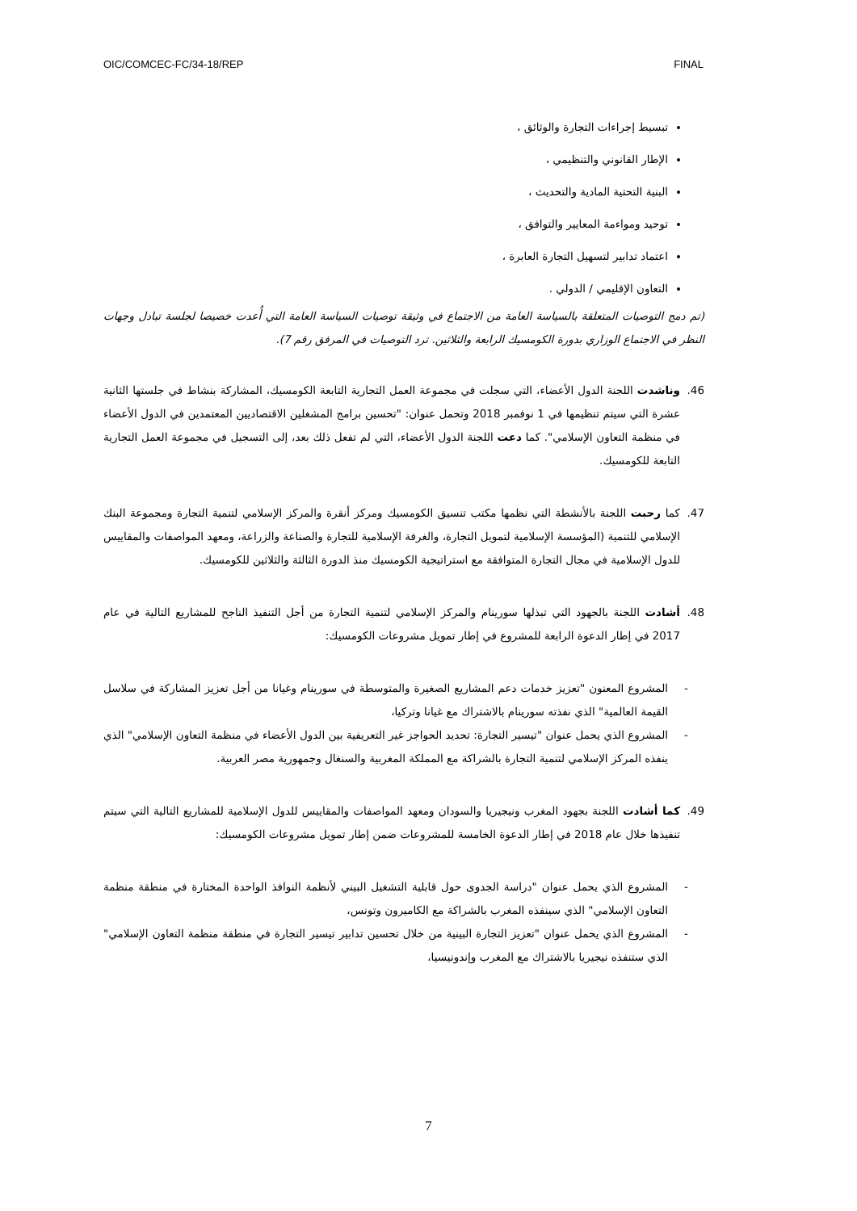OIC/COMCEC-FC/34-18/REP FINAL
تبسيط إجراءات التجارة والوثائق ،
الإطار القانوني والتنظيمي ،
البنية التحتية المادية والتحديث ،
توحيد ومواءمة المعايير والتوافق ،
اعتماد تدابير لتسهيل التجارة العابرة ،
التعاون الإقليمي / الدولي .
(تم دمج التوصيات المتعلقة بالسياسة العامة من الاجتماع في وثيقة توصيات السياسة العامة التي أُعدت خصيصا لجلسة تبادل وجهات النظر في الاجتماع الوزاري بدورة الكومسيك الرابعة والثلاثين. ترد التوصيات في المرفق رقم 7).
46. وناشدت اللجنة الدول الأعضاء، التي سجلت في مجموعة العمل التجارية التابعة الكومسيك، المشاركة بنشاط في جلستها الثانية عشرة التي سيتم تنظيمها في 1 نوفمبر 2018 وتحمل عنوان: "تحسين برامج المشغلين الاقتصاديين المعتمدين في الدول الأعضاء في منظمة التعاون الإسلامي". كما دعت اللجنة الدول الأعضاء، التي لم تفعل ذلك بعد، إلى التسجيل في مجموعة العمل التجارية التابعة للكومسيك.
47. كما رحبت اللجنة بالأنشطة التي نظمها مكتب تنسيق الكومسيك ومركز أنقرة والمركز الإسلامي لتنمية التجارة ومجموعة البنك الإسلامي للتنمية (المؤسسة الإسلامية لتمويل التجارة، والغرفة الإسلامية للتجارة والصناعة والزراعة، ومعهد المواصفات والمقاييس للدول الإسلامية في مجال التجارة المتوافقة مع استراتيجية الكومسيك منذ الدورة الثالثة والثلاثين للكومسيك.
48. أشادت اللجنة بالجهود التي تبذلها سورينام والمركز الإسلامي لتنمية التجارة من أجل التنفيذ الناجح للمشاريع التالية في عام 2017 في إطار الدعوة الرابعة للمشروع في إطار تمويل مشروعات الكومسيك:
- المشروع المعنون "تعزيز خدمات دعم المشاريع الصغيرة والمتوسطة في سورينام وغيانا من أجل تعزيز المشاركة في سلاسل القيمة العالمية" الذي نفذته سورينام بالاشتراك مع غيانا وتركيا،
- المشروع الذي يحمل عنوان "تيسير التجارة: تحديد الحواجز غير التعريفية بين الدول الأعضاء في منظمة التعاون الإسلامي" الذي ينفذه المركز الإسلامي لتنمية التجارة بالشراكة مع المملكة المغربية والسنغال وجمهورية مصر العربية.
49. كما أشادت اللجنة بجهود المغرب ونيجيريا والسودان ومعهد المواصفات والمقاييس للدول الإسلامية للمشاريع التالية التي سيتم تنفيذها خلال عام 2018 في إطار الدعوة الخامسة للمشروعات ضمن إطار تمويل مشروعات الكومسيك:
- المشروع الذي يحمل عنوان "دراسة الجدوى حول قابلية التشغيل البيني لأنظمة النوافذ الواحدة المختارة في منطقة منظمة التعاون الإسلامي" الذي سينفذه المغرب بالشراكة مع الكاميرون وتونس،
- المشروع الذي يحمل عنوان "تعزيز التجارة البينية من خلال تحسين تدابير تيسير التجارة في منطقة منظمة التعاون الإسلامي" الذي ستنفذه نيجيريا بالاشتراك مع المغرب وإندونيسيا،
7